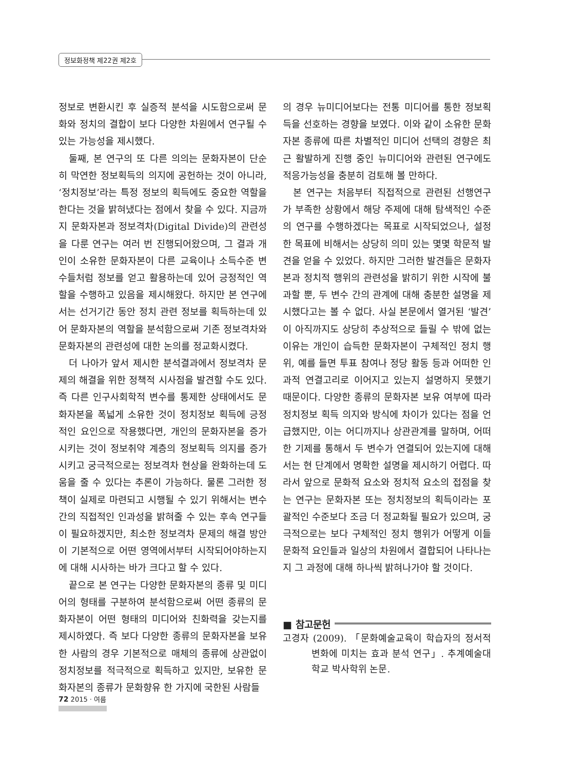정보화정책 제22권 제2호
정보로 변환시킨 후 실증적 분석을 시도함으로써 문화와 정치의 결합이 보다 다양한 차원에서 연구될 수 있는 가능성을 제시했다.
둘째, 본 연구의 또 다른 의의는 문화자본이 단순히 막연한 정보획득의 의지에 공헌하는 것이 아니라, ‘정치정보’라는 특정 정보의 획득에도 중요한 역할을 한다는 것을 밝혀냈다는 점에서 찾을 수 있다. 지금까지 문화자본과 정보격차(Digital Divide)의 관련성을 다룬 연구는 여러 번 진행되어왔으며, 그 결과 개인이 소유한 문화자본이 다른 교육이나 소득수준 변수들처럼 정보를 얻고 활용하는데 있어 긍정적인 역할을 수행하고 있음을 제시해왔다. 하지만 본 연구에서는 선거기간 동안 정치 관련 정보를 획득하는데 있어 문화자본의 역할을 분석함으로써 기존 정보격차와 문화자본의 관련성에 대한 논의를 정교화시켰다.
더 나아가 앞서 제시한 분석결과에서 정보격차 문제의 해결을 위한 정책적 시사점을 발견할 수도 있다. 즉 다른 인구사회학적 변수를 통제한 상태에서도 문화자본을 폭넓게 소유한 것이 정치정보 획득에 긍정적인 요인으로 작용했다면, 개인의 문화자본을 증가시키는 것이 정보취약 계층의 정보획득 의지를 증가시키고 궁극적으로는 정보격차 현상을 완화하는데 도움을 줄 수 있다는 추론이 가능하다. 물론 그러한 정책이 실제로 마련되고 시행될 수 있기 위해서는 변수간의 직접적인 인과성을 밝혀줄 수 있는 후속 연구들이 필요하겠지만, 최소한 정보격차 문제의 해결 방안이 기본적으로 어떤 영역에서부터 시작되어야하는지에 대해 시사하는 바가 크다고 할 수 있다.
끝으로 본 연구는 다양한 문화자본의 종류 및 미디어의 형태를 구분하여 분석함으로써 어떤 종류의 문화자본이 어떤 형태의 미디어와 친화력을 갖는지를 제시하였다. 즉 보다 다양한 종류의 문화자본을 보유한 사람의 경우 기본적으로 매체의 종류에 상관없이 정치정보를 적극적으로 획득하고 있지만, 보유한 문화자본의 종류가 문화향유 한 가지에 국한된 사람들
의 경우 뉴미디어보다는 전통 미디어를 통한 정보획득을 선호하는 경향을 보였다. 이와 같이 소유한 문화자본 종류에 따른 차별적인 미디어 선택의 경향은 최근 활발하게 진행 중인 뉴미디어와 관련된 연구에도 적응가능성을 충분히 검토해 볼 만하다.
본 연구는 처음부터 직접적으로 관련된 선행연구가 부족한 상황에서 해당 주제에 대해 탐색적인 수준의 연구를 수행하겠다는 목표로 시작되었으나, 설정한 목표에 비해서는 상당히 의미 있는 몇몇 학문적 발견을 얻을 수 있었다. 하지만 그러한 발견들은 문화자본과 정치적 행위의 관련성을 밝히기 위한 시작에 불과할 뿐, 두 변수 간의 관계에 대해 충분한 설명을 제시했다고는 볼 수 없다. 사실 본문에서 열거된 ‘발견’이 아직까지도 상당히 추상적으로 들릴 수 밖에 없는 이유는 개인이 습득한 문화자본이 구체적인 정치 행위, 예를 들면 투표 참여나 정당 활동 등과 어떠한 인과적 연결고리로 이어지고 있는지 설명하지 못했기 때문이다. 다양한 종류의 문화자본 보유 여부에 따라 정치정보 획득 의지와 방식에 차이가 있다는 점을 언급했지만, 이는 어디까지나 상관관계를 말하며, 어떠한 기제를 통해서 두 변수가 연결되어 있는지에 대해서는 현 단계에서 명확한 설명을 제시하기 어렵다. 따라서 앞으로 문화적 요소와 정치적 요소의 접점을 찾는 연구는 문화자본 또는 정치정보의 획득이라는 포괄적인 수준보다 조금 더 정교화될 필요가 있으며, 궁극적으로는 보다 구체적인 정치 행위가 어떻게 이들 문화적 요인들과 일상의 차원에서 결합되어 나타나는지 그 과정에 대해 하나씩 밝혀나가야 할 것이다.
■ 참고문헌
고경자 (2009). 「문화예술교육이 학습자의 정서적 변화에 미치는 효과 분석 연구」. 추계예술대학교 박사학위 논문.
72 2015 · 여름